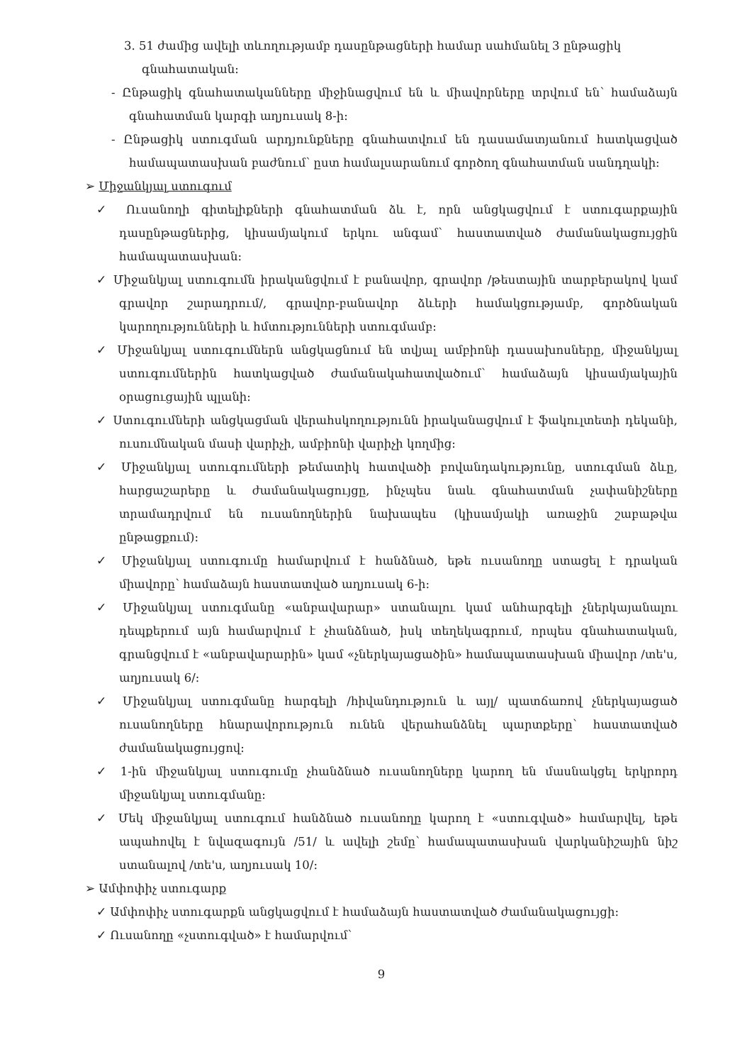3. 51 ժամից ավելի տևողությամբ դասընթացների համար սահմանել 3 ընթացիկ գնահատական:
- Ընթացիկ գնահատականները միջինացվում են և միավորները տրվում են՝ համաձայն գնահատման կարգի աղյուսակ 8-ի:
- Ընթացիկ ստուգման արդյունքները գնահատվում են դասամատյանում հատկացված համապատասխան բաժնում՝ ըստ համալսարանում գործող գնահատման սանդղակի:
➢ Միջանկյալ ստուգում
✓ Ուսանողի գիտելիքների գնահատման ձև է, որն անցկացվում է ստուգարքային դասընթացներից, կիսամյակում երկու անգամ՝ հաստատված ժամանակացույցին համապատասխան:
✓ Միջանկյալ ստուգումն իրականցվում է բանավոր, գրավոր /թեստային տարբերակով կամ գրավոր շարադրում/, գրավոր-բանավոր ձևերի համակցությամբ, գործնական կարողությունների և հմտությունների ստուգմամբ:
✓ Միջանկյալ ստուգումներն անցկացնում են տվյալ ամբիոնի դասախոսները, միջանկյալ ստուգումներին հատկացված ժամանակահատվածում՝ համաձայն կիսամյակային օրացուցային պլանի:
✓ Ստուգումների անցկացման վերահսկողությունն իրականացվում է ֆակուլտետի դեկանի, ուսումնական մասի վարիչի, ամբիոնի վարիչի կողմից:
✓ Միջանկյալ ստուգումների թեմատիկ հատվածի բովանդակությունը, ստուգման ձևը, հարցաշարերը և ժամանակացույցը, ինչպես նաև գնահատման չափանիշները տրամադրվում են ուսանողներին նախապես (կիսամյակի առաջին շաբաթվա ընթացքում):
✓ Միջանկյալ ստուգումը համարվում է հանձնած, եթե ուսանողը ստացել է դրական միավորը՝ համաձայն հաստատված աղյուսակ 6-ի:
✓ Միջանկյալ ստուգմանը «անբավարար» ստանալու կամ անհարգելի չներկայանալու դեպքերում այն համարվում է չհանձնած, իսկ տեղեկագրում, որպես գնահատական, գրանցվում է «անբավարարին» կամ «չներկայացածին» համապատասխան միավոր /տե'ս, աղյուսակ 6/:
✓ Միջանկյալ ստուգմանը հարգելի /հիվանդություն և այլ/ պատճառով չներկայացած ուսանողները հնարավորություն ունեն վերահանձնել պարտքերը՝ հաստատված ժամանակացույցով:
✓ 1-ին միջանկյալ ստուգումը չհանձնած ուսանողները կարող են մասնակցել երկրորդ միջանկյալ ստուգմանը:
✓ Մեկ միջանկյալ ստուգում հանձնած ուսանողը կարող է «ստուգված» համարվել, եթե ապահովել է նվազագույն /51/ և ավելի շեմը՝ համապատասխան վարկանիշային նիշ ստանալով /տե'ս, աղյուսակ 10/:
➢ Ամփոփիչ ստուգարք
✓ Ամփոփիչ ստուգարքն անցկացվում է համաձայն հաստատված ժամանակացույցի:
✓ Ուսանողը «չստուգված» է համարվում՝
9